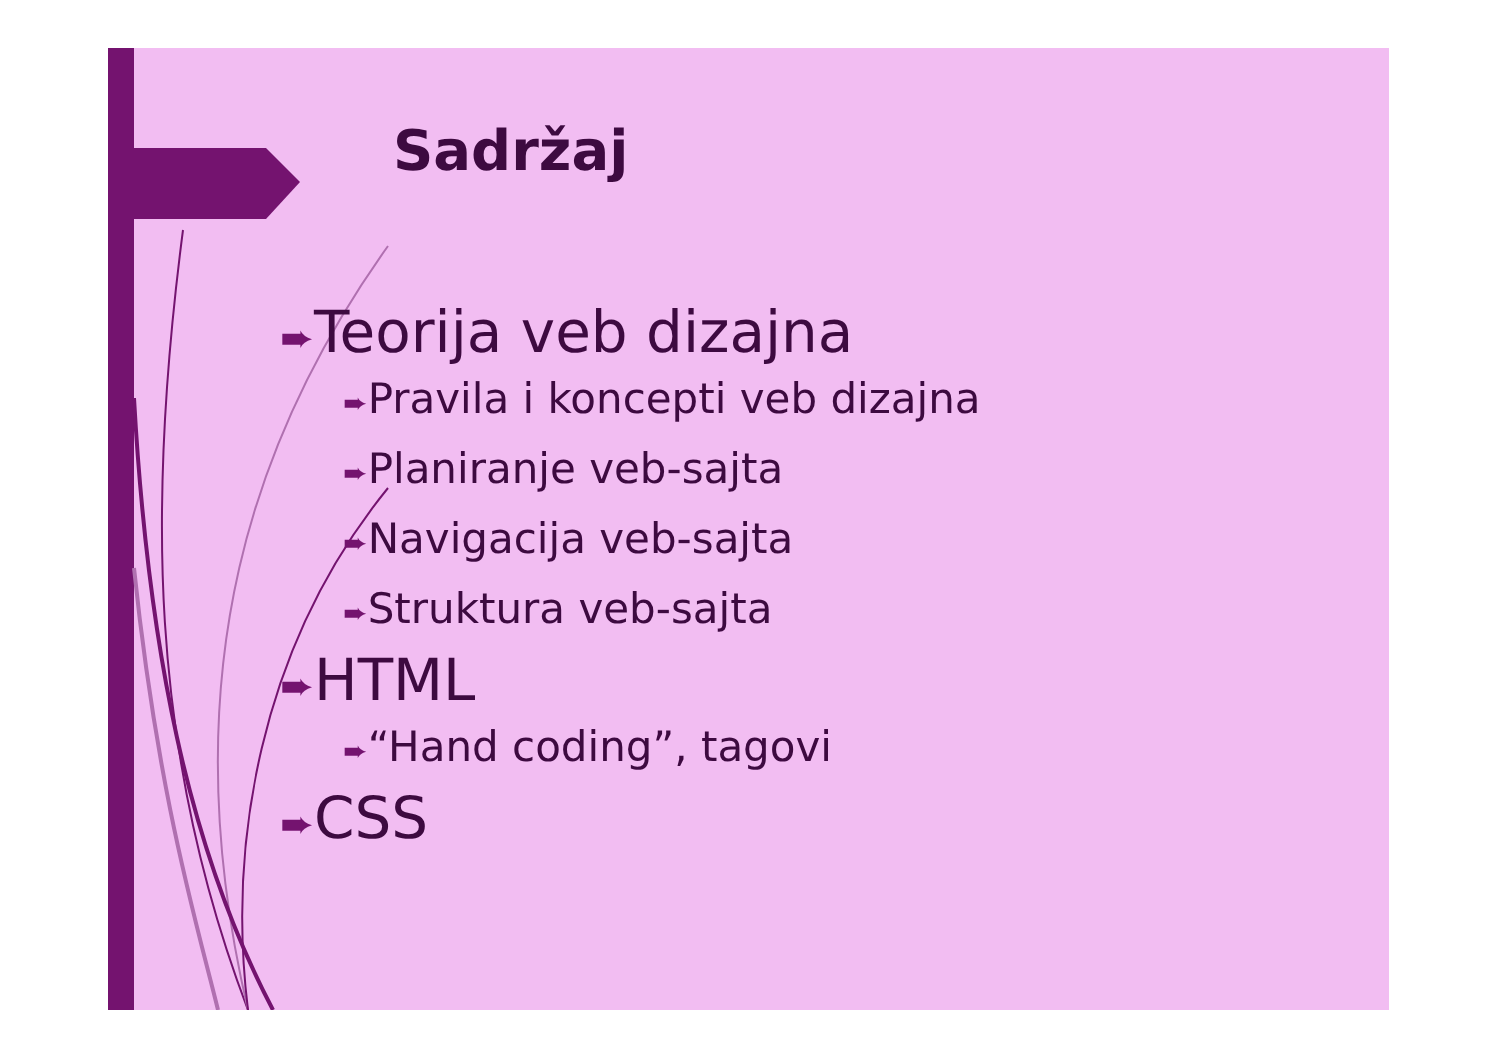Sadržaj
➨Teorija veb dizajna
➨Pravila i koncepti veb dizajna
➨Planiranje veb-sajta
➨Navigacija veb-sajta
➨Struktura veb-sajta
➨HTML
➨“Hand coding”, tagovi
➨CSS